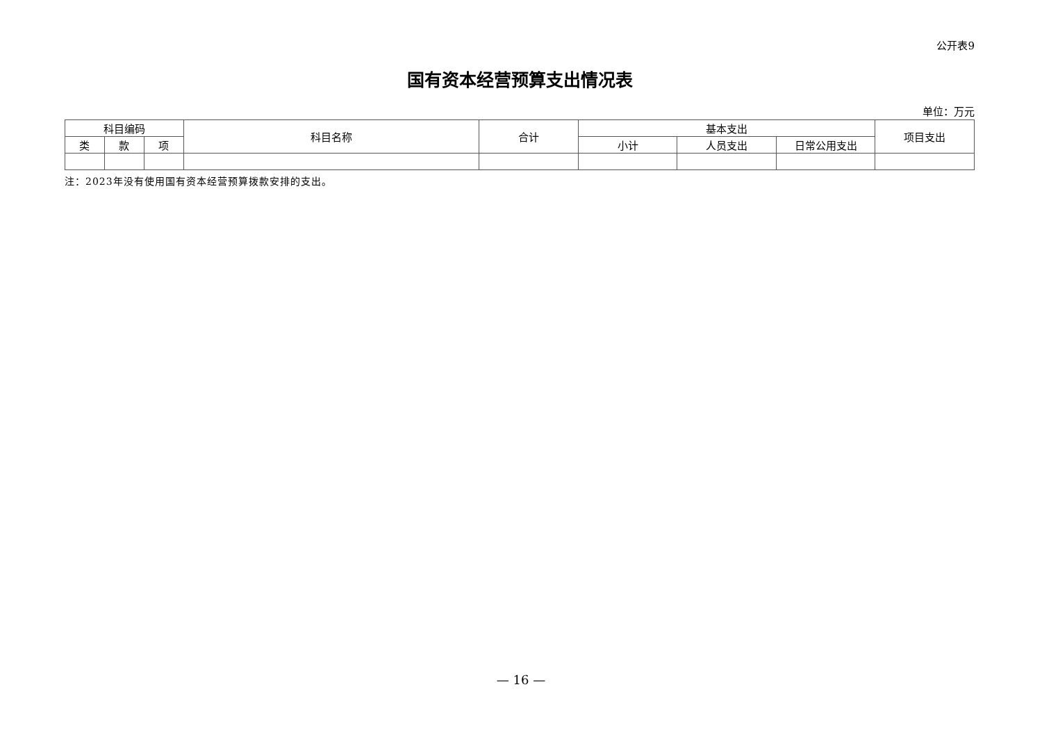公开表9
国有资本经营预算支出情况表
单位：万元
| 科目编码 | | | 科目名称 | 合计 | 基本支出 | | | 项目支出 |
| --- | --- | --- | --- | --- | --- | --- | --- | --- |
| 类 | 款 | 项 | | | 小计 | 人员支出 | 日常公用支出 | |
注：2023年没有使用国有资本经营预算拨款安排的支出。
— 16 —